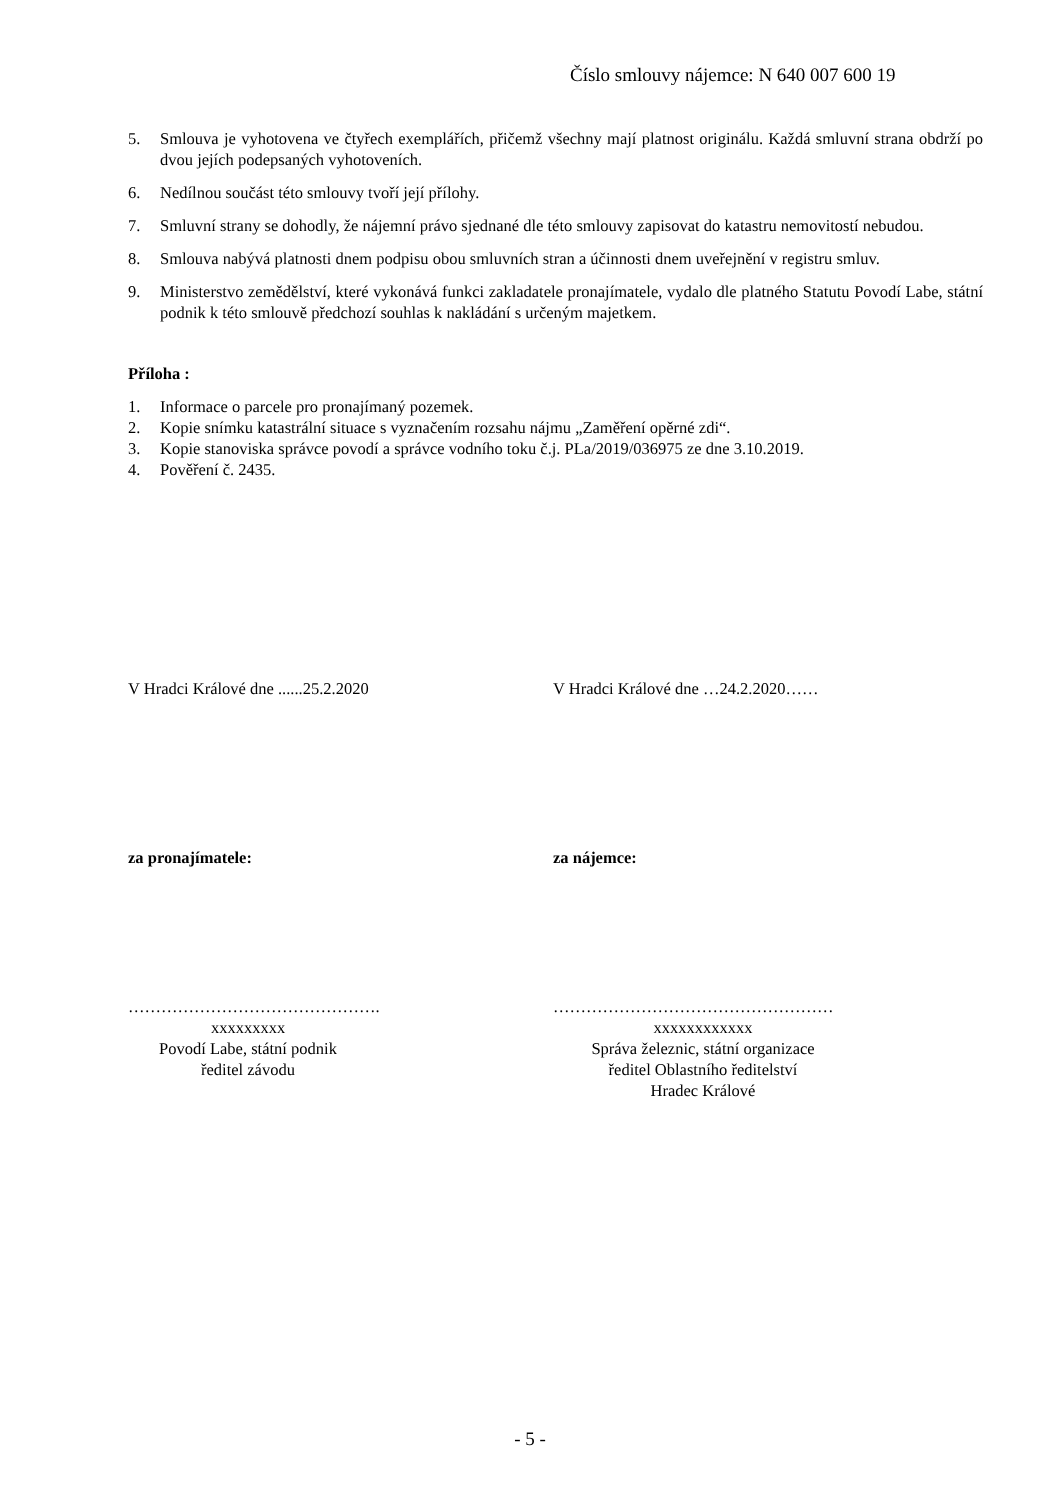Číslo smlouvy nájemce: N 640 007 600 19
5. Smlouva je vyhotovena ve čtyřech exemplářích, přičemž všechny mají platnost originálu. Každá smluvní strana obdrží po dvou jejích podepsaných vyhotoveních.
6. Nedílnou součást této smlouvy tvoří její přílohy.
7. Smluvní strany se dohodly, že nájemní právo sjednané dle této smlouvy zapisovat do katastru nemovitostí nebudou.
8. Smlouva nabývá platnosti dnem podpisu obou smluvních stran a účinnosti dnem uveřejnění v registru smluv.
9. Ministerstvo zemědělství, které vykonává funkci zakladatele pronajímatele, vydalo dle platného Statutu Povodí Labe, státní podnik k této smlouvě předchozí souhlas k nakládání s určeným majetkem.
Příloha :
1. Informace o parcele pro pronajímaný pozemek.
2. Kopie snímku katastrální situace s vyznačením rozsahu nájmu „Zaměření opěrné zdi“.
3. Kopie stanoviska správce povodí a správce vodního toku č.j. PLa/2019/036975 ze dne 3.10.2019.
4. Pověření č. 2435.
V Hradci Králové dne ......25.2.2020 V Hradci Králové dne …24.2.2020……
za pronajímatele: za nájemce:
……………………………………….
xxxxxxxxx
Povodí Labe, státní podnik
ředitel závodu
……………………………………………
xxxxxxxxxxxx
Správa železnic, státní organizace
ředitel Oblastního ředitelství
Hradec Králové
- 5 -